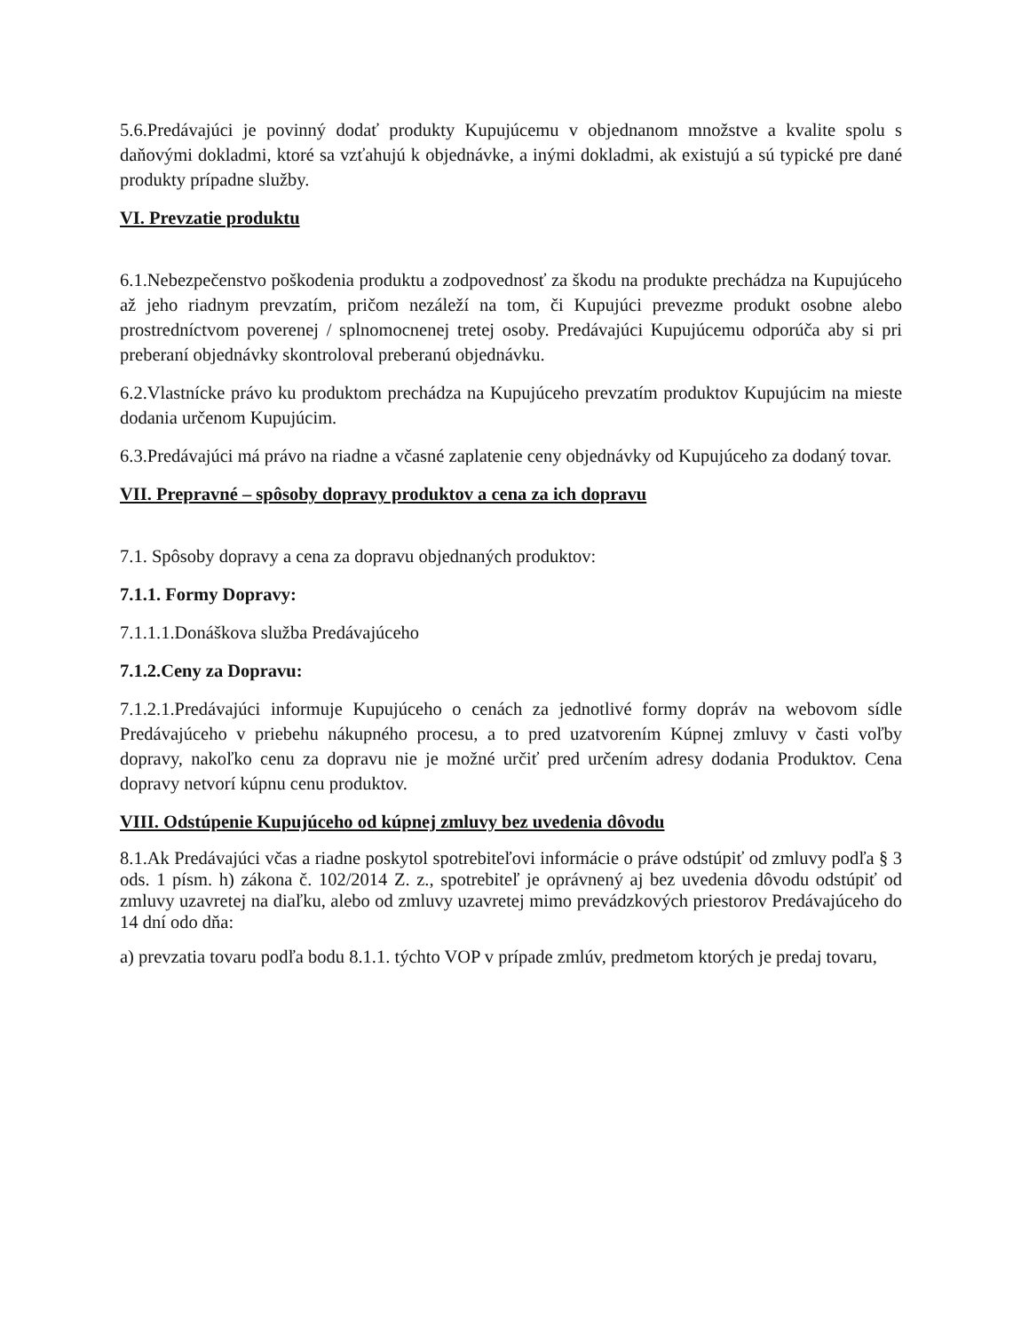5.6.Predávajúci je povinný dodať produkty Kupujúcemu v objednanom množstve a kvalite spolu s daňovými dokladmi, ktoré sa vzťahujú k objednávke, a inými dokladmi, ak existujú a sú typické pre dané produkty prípadne služby.
VI. Prevzatie produktu
6.1.Nebezpečenstvo poškodenia produktu a zodpovednosť za škodu na produkte prechádza na Kupujúceho až jeho riadnym prevzatím, pričom nezáleží na tom, či Kupujúci prevezme produkt osobne alebo prostredníctvom poverenej / splnomocnenej tretej osoby. Predávajúci Kupujúcemu odporúča aby si pri preberaní objednávky skontroloval preberanú objednávku.
6.2.Vlastnícke právo ku produktom prechádza na Kupujúceho prevzatím produktov Kupujúcim na mieste dodania určenom Kupujúcim.
6.3.Predávajúci má právo na riadne a včasné zaplatenie ceny objednávky od Kupujúceho za dodaný tovar.
VII. Prepravné – spôsoby dopravy produktov a cena za ich dopravu
7.1. Spôsoby dopravy a cena za dopravu objednaných produktov:
7.1.1. Formy Dopravy:
7.1.1.1.Donáškova služba Predávajúceho
7.1.2.Ceny za Dopravu:
7.1.2.1.Predávajúci informuje Kupujúceho o cenách za jednotlivé formy dopráv na webovom sídle Predávajúceho v priebehu nákupného procesu, a to pred uzatvorením Kúpnej zmluvy v časti voľby dopravy, nakoľko cenu za dopravu nie je možné určiť pred určením adresy dodania Produktov. Cena dopravy netvorí kúpnu cenu produktov.
VIII. Odstúpenie Kupujúceho od kúpnej zmluvy bez uvedenia dôvodu
8.1.Ak Predávajúci včas a riadne poskytol spotrebiteľovi informácie o práve odstúpiť od zmluvy podľa § 3 ods. 1 písm. h) zákona č. 102/2014 Z. z., spotrebiteľ je oprávnený aj bez uvedenia dôvodu odstúpiť od zmluvy uzavretej na diaľku, alebo od zmluvy uzavretej mimo prevádzkových priestorov Predávajúceho do 14 dní odo dňa:
a) prevzatia tovaru podľa bodu 8.1.1. týchto VOP v prípade zmlúv, predmetom ktorých je predaj tovaru,